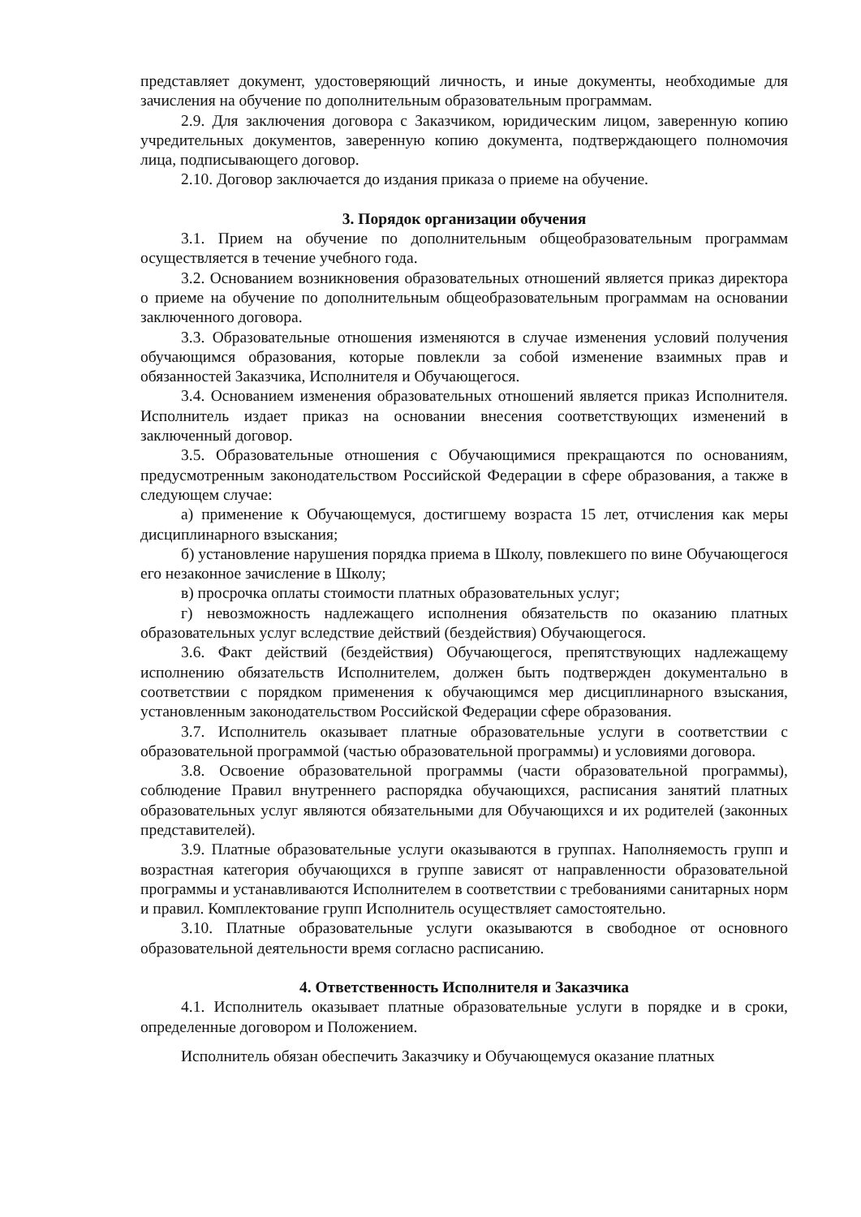представляет документ, удостоверяющий личность, и иные документы, необходимые для зачисления на обучение по дополнительным образовательным программам.
2.9. Для заключения договора с Заказчиком, юридическим лицом, заверенную копию учредительных документов, заверенную копию документа, подтверждающего полномочия лица, подписывающего договор.
2.10. Договор заключается до издания приказа о приеме на обучение.
3. Порядок организации обучения
3.1. Прием на обучение по дополнительным общеобразовательным программам осуществляется в течение учебного года.
3.2. Основанием возникновения образовательных отношений является приказ директора о приеме на обучение по дополнительным общеобразовательным программам на основании заключенного договора.
3.3. Образовательные отношения изменяются в случае изменения условий получения обучающимся образования, которые повлекли за собой изменение взаимных прав и обязанностей Заказчика, Исполнителя и Обучающегося.
3.4. Основанием изменения образовательных отношений является приказ Исполнителя. Исполнитель издает приказ на основании внесения соответствующих изменений в заключенный договор.
3.5. Образовательные отношения с Обучающимися прекращаются по основаниям, предусмотренным законодательством Российской Федерации в сфере образования, а также в следующем случае:
а) применение к Обучающемуся, достигшему возраста 15 лет, отчисления как меры дисциплинарного взыскания;
б) установление нарушения порядка приема в Школу, повлекшего по вине Обучающегося его незаконное зачисление в Школу;
в) просрочка оплаты стоимости платных образовательных услуг;
г) невозможность надлежащего исполнения обязательств по оказанию платных образовательных услуг вследствие действий (бездействия) Обучающегося.
3.6. Факт действий (бездействия) Обучающегося, препятствующих надлежащему исполнению обязательств Исполнителем, должен быть подтвержден документально в соответствии с порядком применения к обучающимся мер дисциплинарного взыскания, установленным законодательством Российской Федерации сфере образования.
3.7. Исполнитель оказывает платные образовательные услуги в соответствии с образовательной программой (частью образовательной программы) и условиями договора.
3.8. Освоение образовательной программы (части образовательной программы), соблюдение Правил внутреннего распорядка обучающихся, расписания занятий платных образовательных услуг являются обязательными для Обучающихся и их родителей (законных представителей).
3.9. Платные образовательные услуги оказываются в группах. Наполняемость групп и возрастная категория обучающихся в группе зависят от направленности образовательной программы и устанавливаются Исполнителем в соответствии с требованиями санитарных норм и правил. Комплектование групп Исполнитель осуществляет самостоятельно.
3.10. Платные образовательные услуги оказываются в свободное от основного образовательной деятельности время согласно расписанию.
4. Ответственность Исполнителя и Заказчика
4.1. Исполнитель оказывает платные образовательные услуги в порядке и в сроки, определенные договором и Положением.
Исполнитель обязан обеспечить Заказчику и Обучающемуся оказание платных